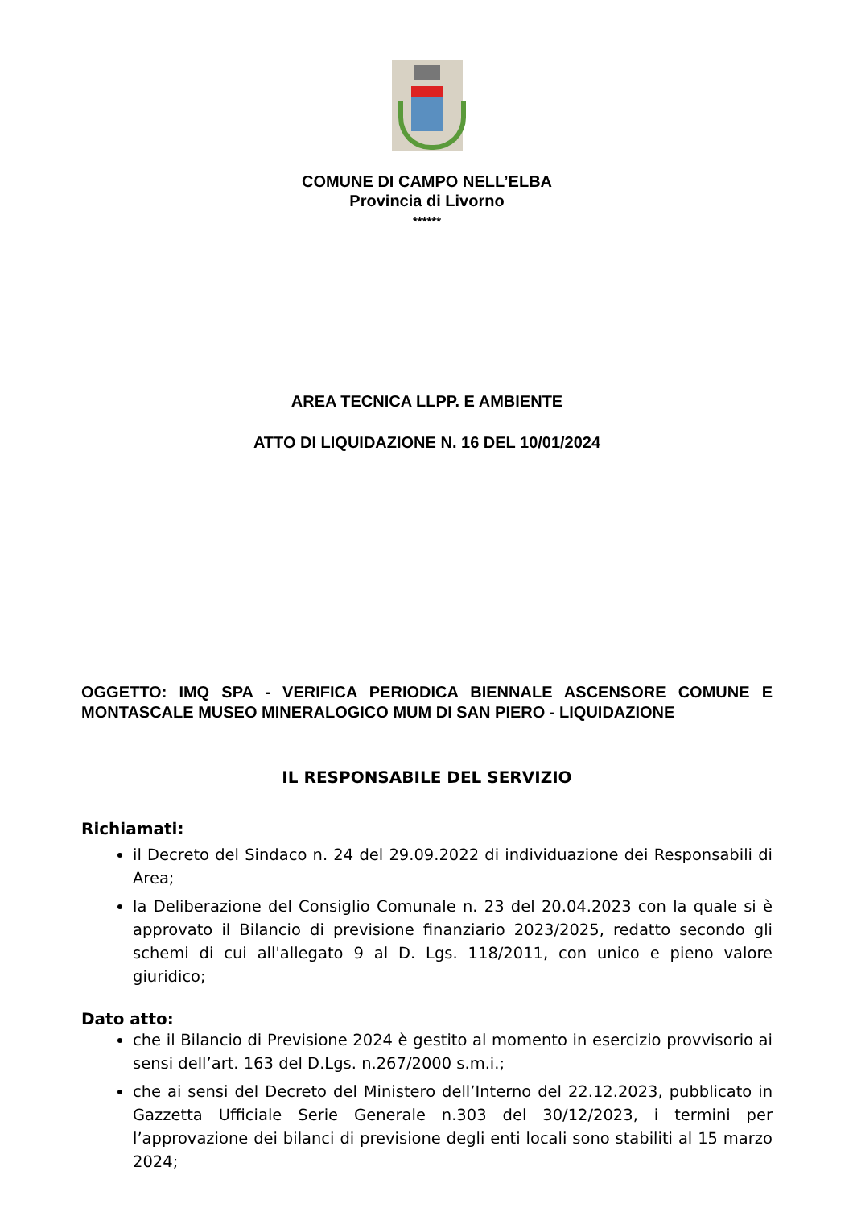COMUNE DI CAMPO NELL’ELBA
Provincia di Livorno
******
AREA TECNICA LLPP. E AMBIENTE
ATTO DI LIQUIDAZIONE N. 16 DEL 10/01/2024
OGGETTO: IMQ SPA - VERIFICA PERIODICA BIENNALE ASCENSORE COMUNE E MONTASCALE MUSEO MINERALOGICO MUM DI SAN PIERO - LIQUIDAZIONE
IL RESPONSABILE DEL SERVIZIO
Richiamati:
il Decreto del Sindaco n. 24 del 29.09.2022 di individuazione dei Responsabili di Area;
la Deliberazione del Consiglio Comunale n. 23 del 20.04.2023 con la quale si è approvato il Bilancio di previsione finanziario 2023/2025, redatto secondo gli schemi di cui all'allegato 9 al D. Lgs. 118/2011, con unico e pieno valore giuridico;
Dato atto:
che il Bilancio di Previsione 2024 è gestito al momento in esercizio provvisorio ai sensi dell’art. 163 del D.Lgs. n.267/2000 s.m.i.;
che ai sensi del Decreto del Ministero dell’Interno del 22.12.2023, pubblicato in Gazzetta Ufficiale Serie Generale n.303 del 30/12/2023, i termini per l’approvazione dei bilanci di previsione degli enti locali sono stabiliti al 15 marzo 2024;